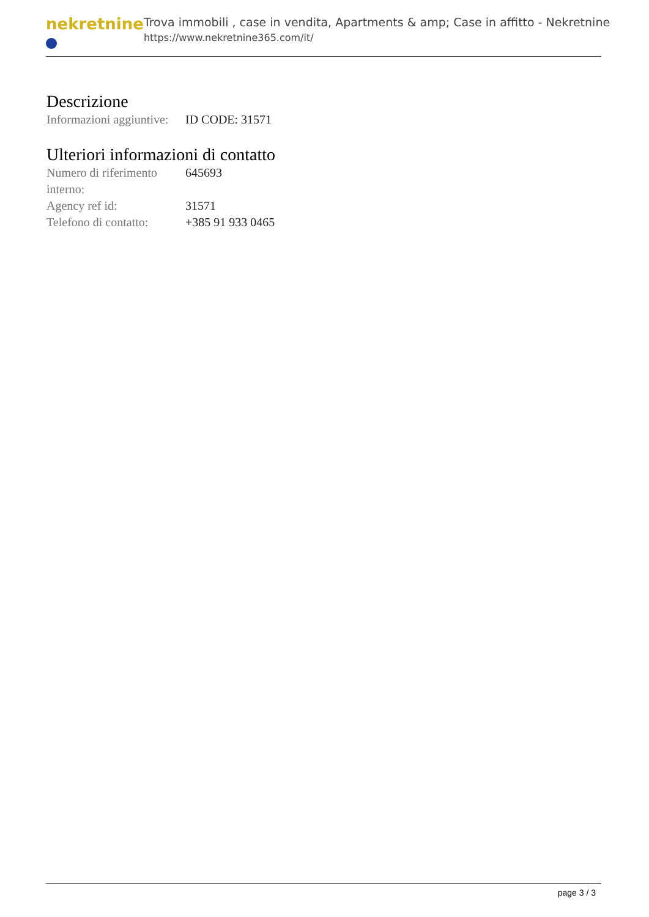nekretnine
Trova immobili , case in vendita, Apartments & amp; Case in affitto - Nekretnine
https://www.nekretnine365.com/it/
Descrizione
| Informazioni aggiuntive: | ID CODE: 31571 |
Ulteriori informazioni di contatto
| Numero di riferimento interno: | 645693 |
| Agency ref id: | 31571 |
| Telefono di contatto: | +385 91 933 0465 |
page 3 / 3